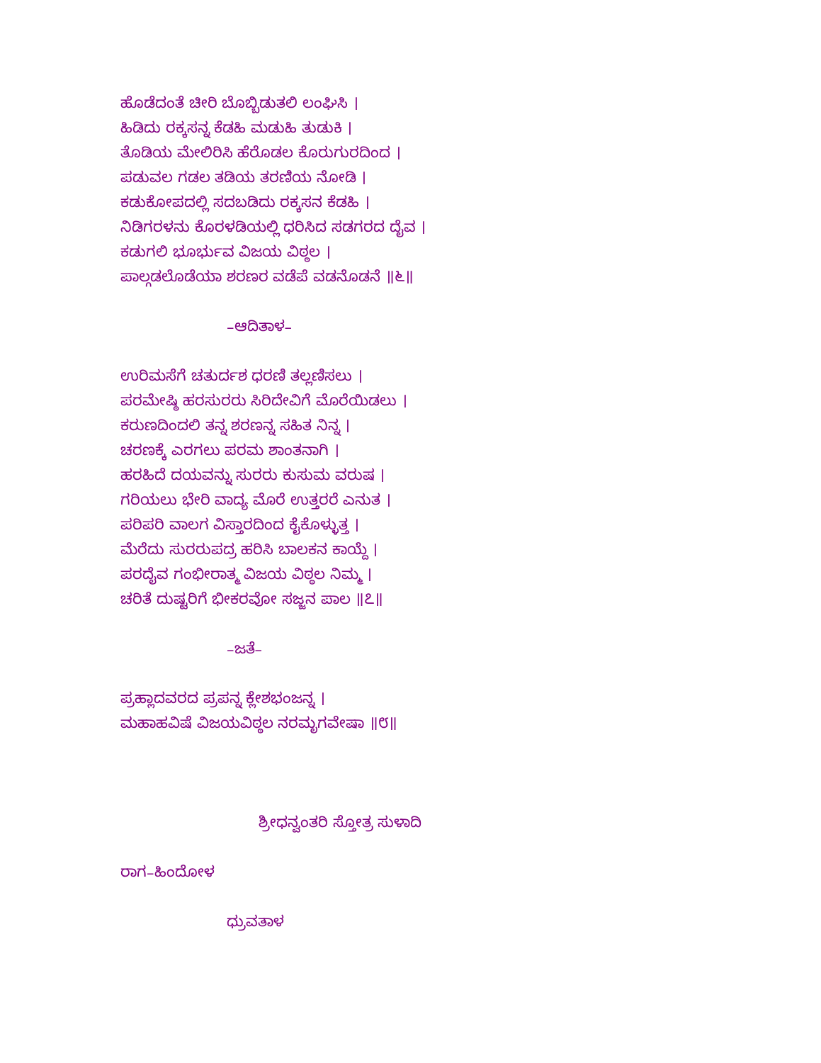ಹೊಡೆದಂತೆ ಚೀರಿ ಬೊಬ್ಬಿಡುತಲಿ ಲಂಘಿಸಿ ।
ಹಿಡಿದು ರಕ್ಕಸನ್ನ ಕೆಡಹಿ ಮಡುಹಿ ತುಡುಕಿ ।
ತೊಡಿಯ ಮೇಲಿರಿಸಿ ಹೆರೊಡಲ ಕೊರುಗುರದಿಂದ ।
ಪಡುವಲ ಗಡಲ ತಡಿಯ ತರಣಿಯ ನೋಡಿ ।
ಕಡುಕೋಪದಲ್ಲಿ ಸದಬಡಿದು ರಕ್ಕಸನ ಕೆಡಹಿ ।
ನಿಡಿಗರಳನು ಕೊರಳಡಿಯಲ್ಲಿ ಧರಿಸಿದ ಸಡಗರದ ದೈವ ।
ಕಡುಗಲಿ ಭೂರ್ಭುವ ವಿಜಯ ವಿಠ್ಠಲ ।
ಪಾಲ್ಗಡಲೊಡೆಯಾ ಶರಣರ ವಡೆಪೆ ವಡನೊಡನೆ ॥೬॥
–ಆದಿತಾಳ–
ಉರಿಮಸೆಗೆ ಚತುರ್ದಶ ಧರಣಿ ತಲ್ಲಣಿಸಲು ।
ಪರಮೇಷ್ಠಿ ಹರಸುರರು ಸಿರಿದೇವಿಗೆ ಮೊರೆಯಿಡಲು ।
ಕರುಣದಿಂದಲಿ ತನ್ನ ಶರಣನ್ನ ಸಹಿತ ನಿನ್ನ ।
ಚರಣಕ್ಕೆ ಎರಗಲು ಪರಮ ಶಾಂತನಾಗಿ ।
ಹರಹಿದೆ ದಯವನ್ನು ಸುರರು ಕುಸುಮ ವರುಷ ।
ಗರಿಯಲು ಭೇರಿ ವಾದ್ಯ ಮೊರೆ ಉತ್ತರರೆ ಎನುತ ।
ಪರಿಪರಿ ವಾಲಗ ವಿಸ್ತಾರದಿಂದ ಕೈಕೊಳ್ಳುತ್ತ ।
ಮೆರೆದು ಸುರರುಪದ್ರ ಹರಿಸಿ ಬಾಲಕನ ಕಾಯ್ದೆ ।
ಪರದೈವ ಗಂಭೀರಾತ್ಮ ವಿಜಯ ವಿಠ್ಠಲ ನಿಮ್ಮ ।
ಚರಿತೆ ದುಷ್ಟರಿಗೆ ಭೀಕರವೋ ಸಜ್ಜನ ಪಾಲ ॥೭॥
–ಜತೆ–
ಪ್ರಹ್ಲಾದವರದ ಪ್ರಪನ್ನ ಕ್ಲೇಶಭಂಜನ್ನ ।
ಮಹಾಹವಿಷೆ ವಿಜಯವಿಠ್ಠಲ ನರಮೃಗವೇಷಾ ॥೮॥
ಶ್ರೀಧನ್ವಂತರಿ ಸ್ತೋತ್ರ ಸುಳಾದಿ
ರಾಗ–ಹಿಂದೋಳ
ಧ್ರುವತಾಳ